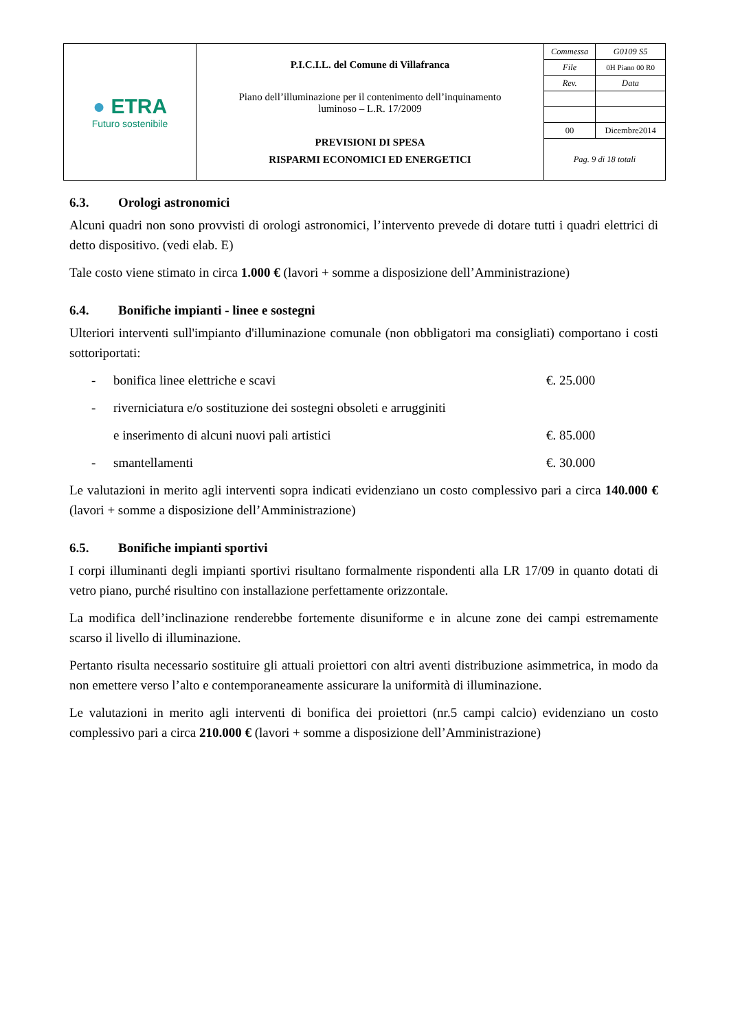| ● ETRA Futuro sostenibile | P.I.C.I.L. del Comune di Villafranca Piano dell’illuminazione per il contenimento dell’inquinamento luminoso – L.R. 17/2009 PREVISIONI DI SPESA RISPARMI ECONOMICI ED ENERGETICI | / Commessa / G0109 S5 / / File / 0H Piano 00 R0 / / Rev. / Data / / 00 / Dicembre2014 / / Pag. 9 di 18 totali / / |
6.3. Orologi astronomici
Alcuni quadri non sono provvisti di orologi astronomici, l’intervento prevede di dotare tutti i quadri elettrici di detto dispositivo. (vedi elab. E)
Tale costo viene stimato in circa 1.000 € (lavori + somme a disposizione dell’Amministrazione)
6.4. Bonifiche impianti - linee e sostegni
Ulteriori interventi sull'impianto d'illuminazione comunale (non obbligatori ma consigliati) comportano i costi sottoriportati:
- bonifica linee elettriche e scavi €. 25.000
- riverniciatura e/o sostituzione dei sostegni obsoleti e arrugginiti
e inserimento di alcuni nuovi pali artistici €. 85.000
- smantellamenti €. 30.000
Le valutazioni in merito agli interventi sopra indicati evidenziano un costo complessivo pari a circa 140.000 € (lavori + somme a disposizione dell’Amministrazione)
6.5. Bonifiche impianti sportivi
I corpi illuminanti degli impianti sportivi risultano formalmente rispondenti alla LR 17/09 in quanto dotati di vetro piano, purché risultino con installazione perfettamente orizzontale.
La modifica dell’inclinazione renderebbe fortemente disuniforme e in alcune zone dei campi estremamente scarso il livello di illuminazione.
Pertanto risulta necessario sostituire gli attuali proiettori con altri aventi distribuzione asimmetrica, in modo da non emettere verso l’alto e contemporaneamente assicurare la uniformità di illuminazione.
Le valutazioni in merito agli interventi di bonifica dei proiettori (nr.5 campi calcio) evidenziano un costo complessivo pari a circa 210.000 € (lavori + somme a disposizione dell’Amministrazione)